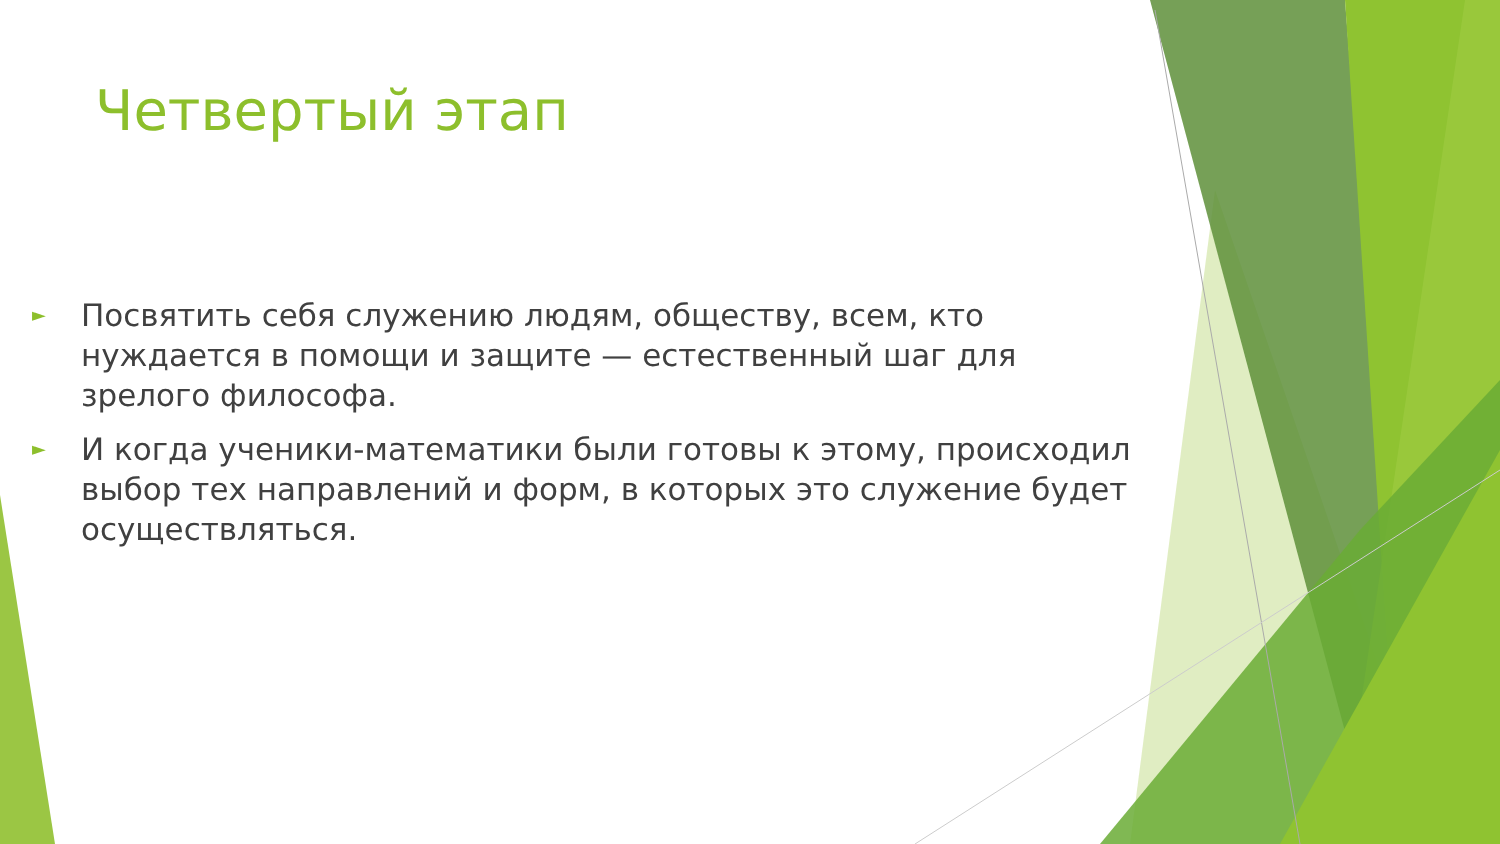Четвертый этап
► Посвятить себя служению людям, обществу, всем, кто нуждается в помощи и защите — естественный шаг для зрелого философа.
► И когда ученики-математики были готовы к этому, происходил выбор тех направлений и форм, в которых это служение будет осуществляться.